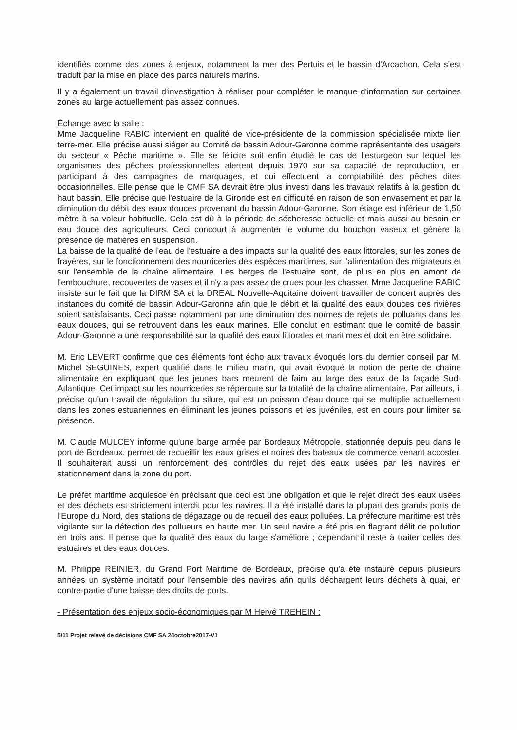identifiés comme des zones à enjeux, notamment la mer des Pertuis et le bassin d'Arcachon. Cela s'est traduit par la mise en place des parcs naturels marins.
Il y a également un travail d'investigation à réaliser pour compléter le manque d'information sur certaines zones au large actuellement pas assez connues.
Échange avec la salle :
Mme Jacqueline RABIC intervient en qualité de vice-présidente de la commission spécialisée mixte lien terre-mer. Elle précise aussi siéger au Comité de bassin Adour-Garonne comme représentante des usagers du secteur « Pêche maritime ». Elle se félicite soit enfin étudié le cas de l'esturgeon sur lequel les organismes des pêches professionnelles alertent depuis 1970 sur sa capacité de reproduction, en participant à des campagnes de marquages, et qui effectuent la comptabilité des pêches dites occasionnelles. Elle pense que le CMF SA devrait être plus investi dans les travaux relatifs à la gestion du haut bassin. Elle précise que l'estuaire de la Gironde est en difficulté en raison de son envasement et par la diminution du débit des eaux douces provenant du bassin Adour-Garonne. Son étiage est inférieur de 1,50 mètre à sa valeur habituelle. Cela est dû à la période de sécheresse actuelle et mais aussi au besoin en eau douce des agriculteurs. Ceci concourt à augmenter le volume du bouchon vaseux et génère la présence de matières en suspension.
La baisse de la qualité de l'eau de l'estuaire a des impacts sur la qualité des eaux littorales, sur les zones de frayères, sur le fonctionnement des nourriceries des espèces maritimes, sur l'alimentation des migrateurs et sur l'ensemble de la chaîne alimentaire. Les berges de l'estuaire sont, de plus en plus en amont de l'embouchure, recouvertes de vases et il n'y a pas assez de crues pour les chasser. Mme Jacqueline RABIC insiste sur le fait que la DIRM SA et la DREAL Nouvelle-Aquitaine doivent travailler de concert auprès des instances du comité de bassin Adour-Garonne afin que le débit et la qualité des eaux douces des rivières soient satisfaisants. Ceci passe notamment par une diminution des normes de rejets de polluants dans les eaux douces, qui se retrouvent dans les eaux marines. Elle conclut en estimant que le comité de bassin Adour-Garonne a une responsabilité sur la qualité des eaux littorales et maritimes et doit en être solidaire.
M. Eric LEVERT confirme que ces éléments font écho aux travaux évoqués lors du dernier conseil par M. Michel SEGUINES, expert qualifié dans le milieu marin, qui avait évoqué la notion de perte de chaîne alimentaire en expliquant que les jeunes bars meurent de faim au large des eaux de la façade Sud-Atlantique. Cet impact sur les nourriceries se répercute sur la totalité de la chaîne alimentaire. Par ailleurs, il précise qu'un travail de régulation du silure, qui est un poisson d'eau douce qui se multiplie actuellement dans les zones estuariennes en éliminant les jeunes poissons et les juvéniles, est en cours pour limiter sa présence.
M. Claude MULCEY informe qu'une barge armée par Bordeaux Métropole, stationnée depuis peu dans le port de Bordeaux, permet de recueillir les eaux grises et noires des bateaux de commerce venant accoster. Il souhaiterait aussi un renforcement des contrôles du rejet des eaux usées par les navires en stationnement dans la zone du port.
Le préfet maritime acquiesce en précisant que ceci est une obligation et que le rejet direct des eaux usées et des déchets est strictement interdit pour les navires. Il a été installé dans la plupart des grands ports de l'Europe du Nord, des stations de dégazage ou de recueil des eaux polluées. La préfecture maritime est très vigilante sur la détection des pollueurs en haute mer. Un seul navire a été pris en flagrant délit de pollution en trois ans. Il pense que la qualité des eaux du large s'améliore ; cependant il reste à traiter celles des estuaires et des eaux douces.
M. Philippe REINIER, du Grand Port Maritime de Bordeaux, précise qu'à été instauré depuis plusieurs années un système incitatif pour l'ensemble des navires afin qu'ils déchargent leurs déchets à quai, en contre-partie d'une baisse des droits de ports.
- Présentation des enjeux socio-économiques par M Hervé TREHEIN :
5/11 Projet relevé de décisions CMF SA 24octobre2017-V1